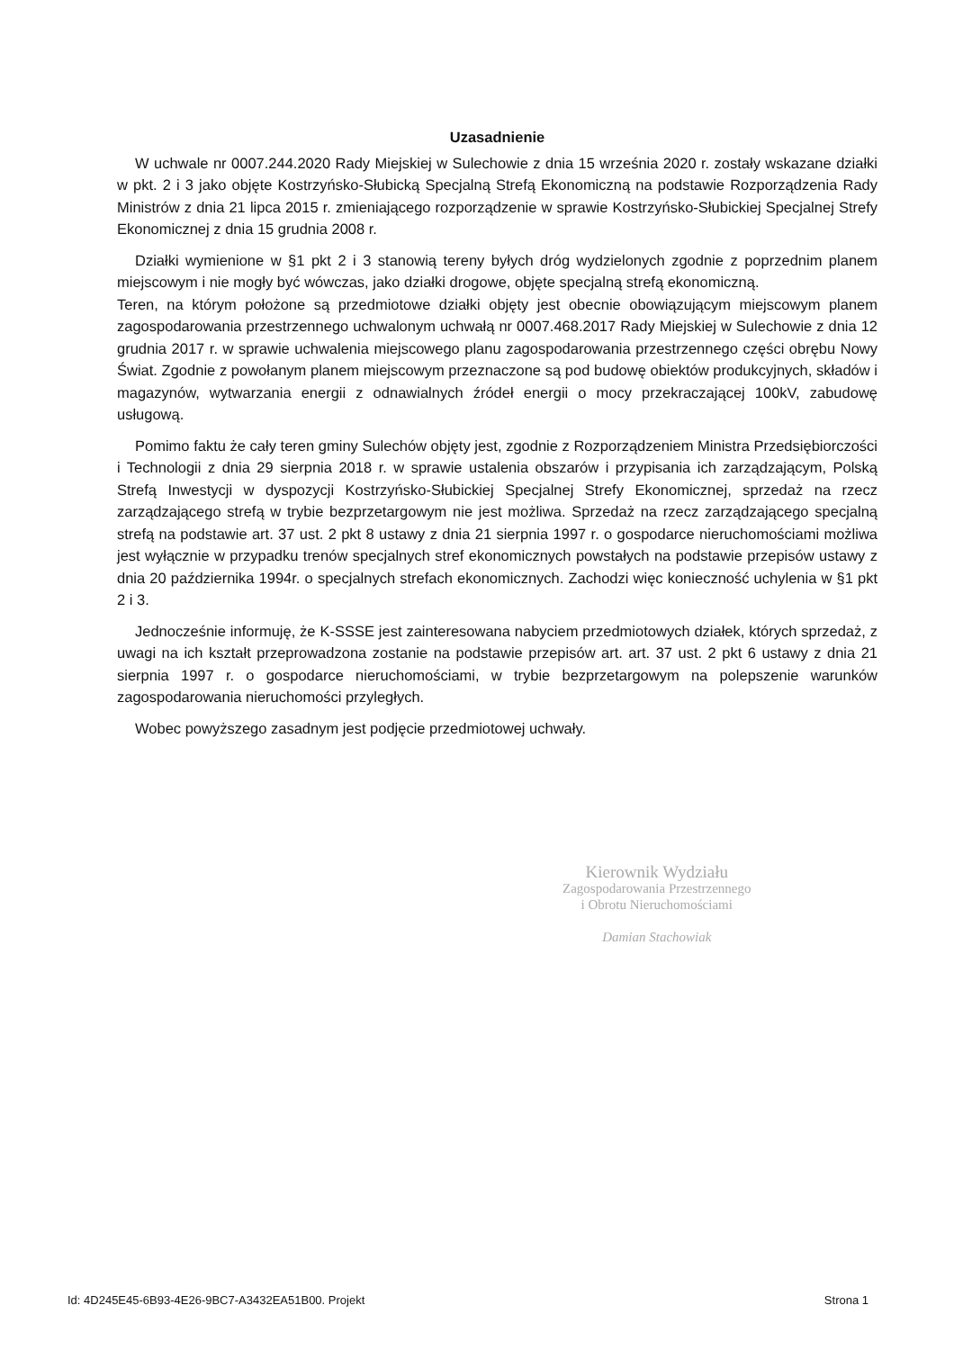Uzasadnienie
W uchwale nr 0007.244.2020 Rady Miejskiej w Sulechowie z dnia 15 września 2020 r. zostały wskazane działki w pkt. 2 i 3 jako objęte Kostrzyńsko-Słubicką Specjalną Strefą Ekonomiczną na podstawie Rozporządzenia Rady Ministrów z dnia 21 lipca 2015 r. zmieniającego rozporządzenie w sprawie Kostrzyńsko-Słubickiej Specjalnej Strefy Ekonomicznej z dnia 15 grudnia 2008 r.
Działki wymienione w §1 pkt 2 i 3 stanowią tereny byłych dróg wydzielonych zgodnie z poprzednim planem miejscowym i nie mogły być wówczas, jako działki drogowe, objęte specjalną strefą ekonomiczną.
Teren, na którym położone są przedmiotowe działki objęty jest obecnie obowiązującym miejscowym planem zagospodarowania przestrzennego uchwalonym uchwałą nr 0007.468.2017 Rady Miejskiej w Sulechowie z dnia 12 grudnia 2017 r. w sprawie uchwalenia miejscowego planu zagospodarowania przestrzennego części obrębu Nowy Świat. Zgodnie z powołanym planem miejscowym przeznaczone są pod budowę obiektów produkcyjnych, składów i magazynów, wytwarzania energii z odnawialnych źródeł energii o mocy przekraczającej 100kV, zabudowę usługową.
Pomimo faktu że cały teren gminy Sulechów objęty jest, zgodnie z Rozporządzeniem Ministra Przedsiębiorczości i Technologii z dnia 29 sierpnia 2018 r. w sprawie ustalenia obszarów i przypisania ich zarządzającym, Polską Strefą Inwestycji w dyspozycji Kostrzyńsko-Słubickiej Specjalnej Strefy Ekonomicznej, sprzedaż na rzecz zarządzającego strefą w trybie bezprzetargowym nie jest możliwa. Sprzedaż na rzecz zarządzającego specjalną strefą na podstawie art. 37 ust. 2 pkt 8 ustawy z dnia 21 sierpnia 1997 r. o gospodarce nieruchomościami możliwa jest wyłącznie w przypadku trenów specjalnych stref ekonomicznych powstałych na podstawie przepisów ustawy z dnia 20 października 1994r. o specjalnych strefach ekonomicznych. Zachodzi więc konieczność uchylenia w §1 pkt 2 i 3.
Jednocześnie informuję, że K-SSSE jest zainteresowana nabyciem przedmiotowych działek, których sprzedaż, z uwagi na ich kształt przeprowadzona zostanie na podstawie przepisów art. art. 37 ust. 2 pkt 6 ustawy z dnia 21 sierpnia 1997 r. o gospodarce nieruchomościami, w trybie bezprzetargowym na polepszenie warunków zagospodarowania nieruchomości przyległych.
Wobec powyższego zasadnym jest podjęcie przedmiotowej uchwały.
Kierownik Wydziału
Zagospodarowania Przestrzennego
i Obrotu Nieruchomościami
Damian Stachowiak
Id: 4D245E45-6B93-4E26-9BC7-A3432EA51B00. Projekt Strona 1